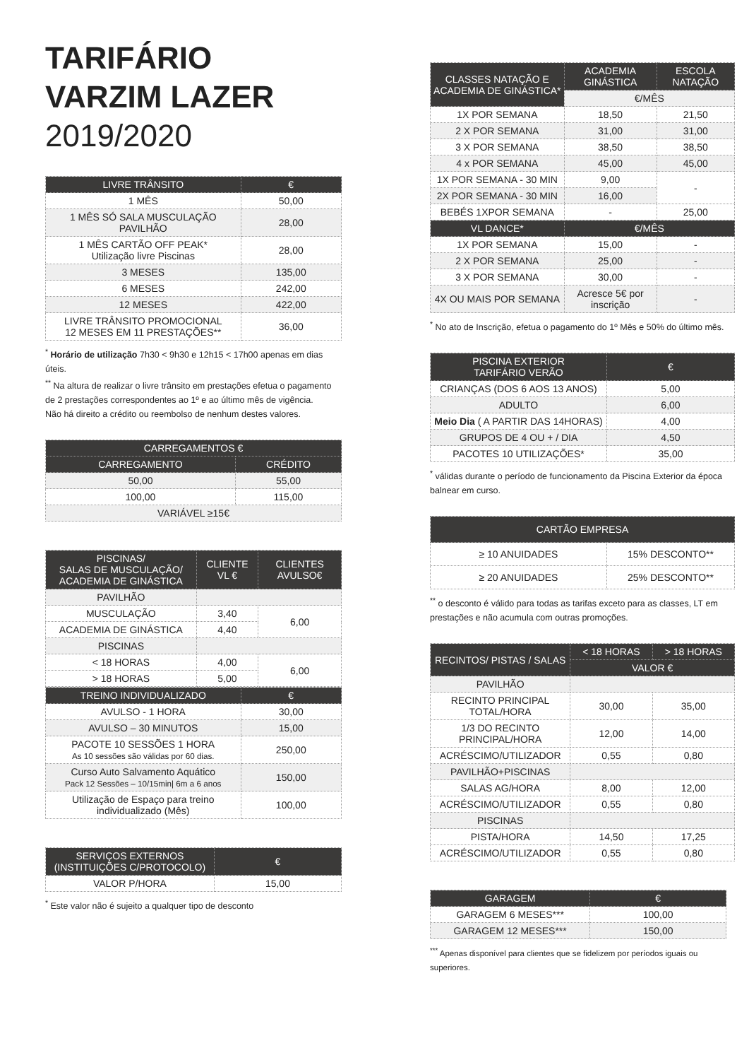TARIFÁRIO
VARZIM LAZER
2019/2020
| LIVRE TRÂNSITO | € |
| --- | --- |
| 1 MÊS | 50,00 |
| 1 MÊS SÓ SALA MUSCULAÇÃO PAVILHÃO | 28,00 |
| 1 MÊS CARTÃO OFF PEAK* Utilização livre Piscinas | 28,00 |
| 3 MESES | 135,00 |
| 6 MESES | 242,00 |
| 12 MESES | 422,00 |
| LIVRE TRÂNSITO PROMOCIONAL 12 MESES EM 11 PRESTAÇÕES** | 36,00 |
<sup>*</sup> Horário de utilização 7h30 < 9h30 e 12h15 < 17h00 apenas em dias úteis.
<sup>**</sup> Na altura de realizar o livre trânsito em prestações efetua o pagamento de 2 prestações correspondentes ao 1º e ao último mês de vigência.
Não há direito a crédito ou reembolso de nenhum destes valores.
| CARREGAMENTOS € | |
| --- | --- |
| CARREGAMENTO | CRÉDITO |
| 50,00 | 55,00 |
| 100,00 | 115,00 |
| VARIÁVEL ≥15€ | |
| PISCINAS/ SALAS DE MUSCULAÇÃO/ ACADEMIA DE GINÁSTICA | CLIENTE VL € | CLIENTES AVULSO€ |
| --- | --- | --- |
| PAVILHÃO | | |
| MUSCULAÇÃO | 3,40 | 6,00 |
| ACADEMIA DE GINÁSTICA | 4,40 | |
| PISCINAS | | |
| < 18 HORAS | 4,00 | 6,00 |
| > 18 HORAS | 5,00 | |
| TREINO INDIVIDUALIZADO | € |
| --- | --- |
| AVULSO - 1 HORA | 30,00 |
| AVULSO – 30 MINUTOS | 15,00 |
| PACOTE 10 SESSÕES 1 HORA As 10 sessões são válidas por 60 dias. | 250,00 |
| Curso Auto Salvamento Aquático Pack 12 Sessões – 10/15min/ 6m a 6 anos | 150,00 |
| Utilização de Espaço para treino individualizado (Mês) | 100,00 |
| SERVIÇOS EXTERNOS (INSTITUIÇÕES C/PROTOCOLO) | € |
| --- | --- |
| VALOR P/HORA | 15,00 |
<sup>*</sup> Este valor não é sujeito a qualquer tipo de desconto
| CLASSES NATAÇÃO E ACADEMIA DE GINÁSTICA* | ACADEMIA GINÁSTICA | ESCOLA NATAÇÃO |
| --- | --- | --- |
| | €/MÊS | |
| 1X POR SEMANA | 18,50 | 21,50 |
| 2 X POR SEMANA | 31,00 | 31,00 |
| 3 X POR SEMANA | 38,50 | 38,50 |
| 4 x POR SEMANA | 45,00 | 45,00 |
| 1X POR SEMANA - 30 MIN | 9,00 | - |
| 2X POR SEMANA - 30 MIN | 16,00 | |
| BEBÉS 1XPOR SEMANA | - | 25,00 |
| VL DANCE* | €/MÊS | |
| 1X POR SEMANA | 15,00 | - |
| 2 X POR SEMANA | 25,00 | - |
| 3 X POR SEMANA | 30,00 | - |
| 4X OU MAIS POR SEMANA | Acresce 5€ por inscrição | - |
<sup>*</sup> No ato de Inscrição, efetua o pagamento do 1º Mês e 50% do último mês.
| PISCINA EXTERIOR TARIFÁRIO VERÃO | € |
| --- | --- |
| CRIANÇAS (DOS 6 AOS 13 ANOS) | 5,00 |
| ADULTO | 6,00 |
| Meio Dia ( A PARTIR DAS 14HORAS) | 4,00 |
| GRUPOS DE 4 OU + / DIA | 4,50 |
| PACOTES 10 UTILIZAÇÕES* | 35,00 |
<sup>*</sup> válidas durante o período de funcionamento da Piscina Exterior da época balnear em curso.
| CARTÃO EMPRESA | |
| --- | --- |
| ≥ 10 ANUIDADES | 15% DESCONTO** |
| ≥ 20 ANUIDADES | 25% DESCONTO** |
<sup>**</sup> o desconto é válido para todas as tarifas exceto para as classes, LT em prestações e não acumula com outras promoções.
| RECINTOS/ PISTAS / SALAS | < 18 HORAS | > 18 HORAS |
| --- | --- | --- |
| | VALOR € | |
| PAVILHÃO | | |
| RECINTO PRINCIPAL TOTAL/HORA | 30,00 | 35,00 |
| 1/3 DO RECINTO PRINCIPAL/HORA | 12,00 | 14,00 |
| ACRÉSCIMO/UTILIZADOR | 0,55 | 0,80 |
| PAVILHÃO+PISCINAS | | |
| SALAS AG/HORA | 8,00 | 12,00 |
| ACRÉSCIMO/UTILIZADOR | 0,55 | 0,80 |
| PISCINAS | | |
| PISTA/HORA | 14,50 | 17,25 |
| ACRÉSCIMO/UTILIZADOR | 0,55 | 0,80 |
| GARAGEM | € |
| --- | --- |
| GARAGEM 6 MESES*** | 100,00 |
| GARAGEM 12 MESES*** | 150,00 |
<sup>***</sup> Apenas disponível para clientes que se fidelizem por períodos iguais ou superiores.